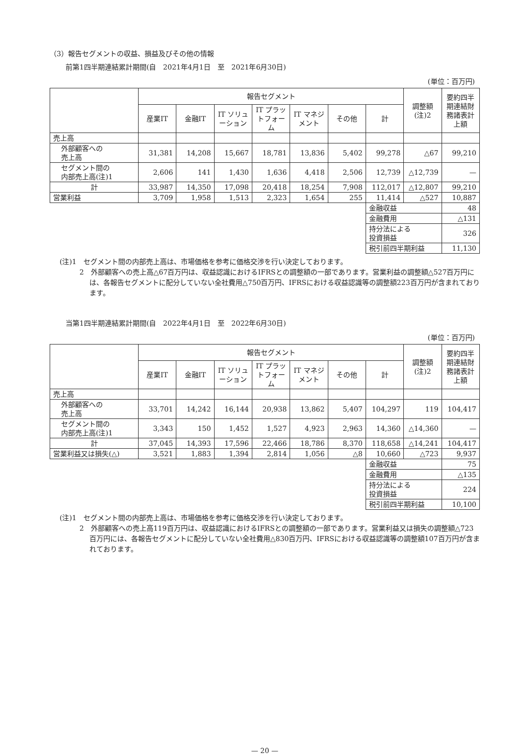（3）報告セグメントの収益、損益及びその他の情報
前第1四半期連結累計期間(自　2021年4月1日　至　2021年6月30日)
(単位：百万円)
| | 報告セグメント | | | | | | | 調整額 (注)2 | 要約四半期連結財務諸表計上額 |
| --- | --- | --- | --- | --- | --- | --- | --- | --- | --- |
| | 産業IT | 金融IT | IT ソリューション | IT プラットフォーム | IT マネジメント | その他 | 計 | | |
| 売上高 | | | | | | | | | |
| 外部顧客への 売上高 | 31,381 | 14,208 | 15,667 | 18,781 | 13,836 | 5,402 | 99,278 | △67 | 99,210 |
| セグメント間の 内部売上高(注)1 | 2,606 | 141 | 1,430 | 1,636 | 4,418 | 2,506 | 12,739 | △12,739 | — |
| 計 | 33,987 | 14,350 | 17,098 | 20,418 | 18,254 | 7,908 | 112,017 | △12,807 | 99,210 |
| 営業利益 | 3,709 | 1,958 | 1,513 | 2,323 | 1,654 | 255 | 11,414 | △527 | 10,887 |
| | | | | | | | 金融収益 | | 48 |
| | | | | | | | 金融費用 | | △131 |
| | | | | | | | 持分法による 投資損益 | | 326 |
| | | | | | | | 税引前四半期利益 | | 11,130 |
(注)1　セグメント間の内部売上高は、市場価格を参考に価格交渉を行い決定しております。
2　外部顧客への売上高△67百万円は、収益認識におけるIFRSとの調整額の一部であります。営業利益の調整額△527百万円には、各報告セグメントに配分していない全社費用△750百万円、IFRSにおける収益認識等の調整額223百万円が含まれております。
当第1四半期連結累計期間(自　2022年4月1日　至　2022年6月30日)
(単位：百万円)
| | 報告セグメント | | | | | | | 調整額 (注)2 | 要約四半期連結財務諸表計上額 |
| --- | --- | --- | --- | --- | --- | --- | --- | --- | --- |
| | 産業IT | 金融IT | IT ソリューション | IT プラットフォーム | IT マネジメント | その他 | 計 | | |
| 売上高 | | | | | | | | | |
| 外部顧客への 売上高 | 33,701 | 14,242 | 16,144 | 20,938 | 13,862 | 5,407 | 104,297 | 119 | 104,417 |
| セグメント間の 内部売上高(注)1 | 3,343 | 150 | 1,452 | 1,527 | 4,923 | 2,963 | 14,360 | △14,360 | — |
| 計 | 37,045 | 14,393 | 17,596 | 22,466 | 18,786 | 8,370 | 118,658 | △14,241 | 104,417 |
| 営業利益又は損失(△) | 3,521 | 1,883 | 1,394 | 2,814 | 1,056 | △8 | 10,660 | △723 | 9,937 |
| | | | | | | | 金融収益 | | 75 |
| | | | | | | | 金融費用 | | △135 |
| | | | | | | | 持分法による 投資損益 | | 224 |
| | | | | | | | 税引前四半期利益 | | 10,100 |
(注)1　セグメント間の内部売上高は、市場価格を参考に価格交渉を行い決定しております。
2　外部顧客への売上高119百万円は、収益認識におけるIFRSとの調整額の一部であります。営業利益又は損失の調整額△723百万円には、各報告セグメントに配分していない全社費用△830百万円、IFRSにおける収益認識等の調整額107百万円が含まれております。
— 20 —